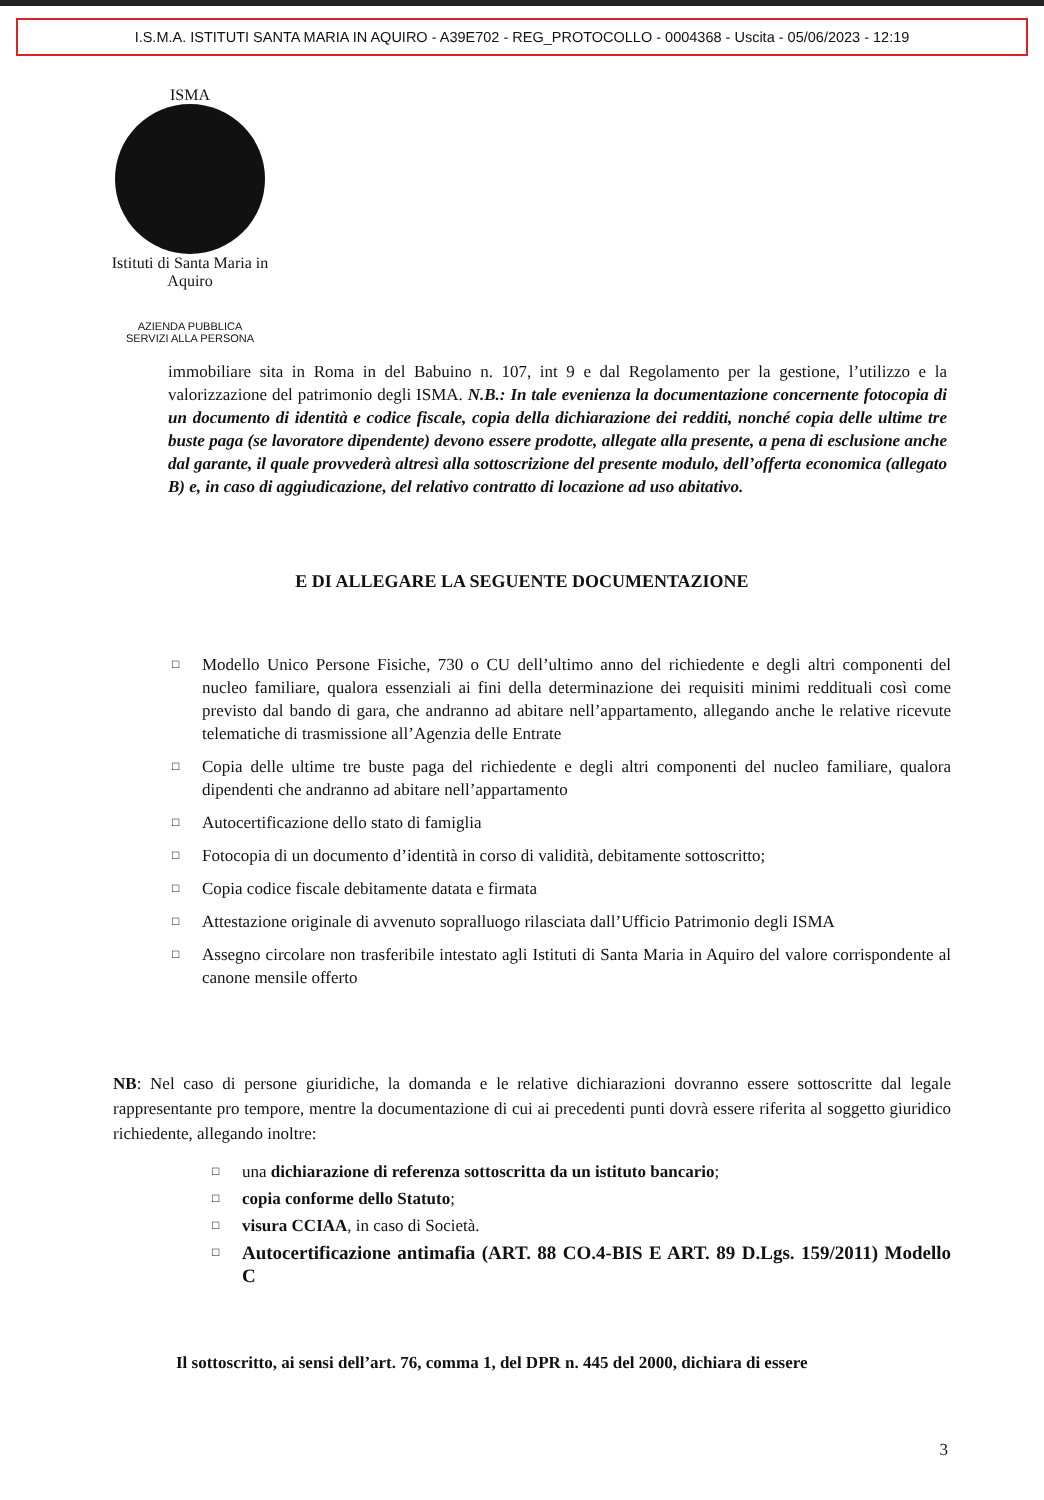I.S.M.A. ISTITUTI SANTA MARIA IN AQUIRO - A39E702 - REG_PROTOCOLLO - 0004368 - Uscita - 05/06/2023 - 12:19
ISMA
Istituti di Santa Maria in Aquiro
AZIENDA PUBBLICA
SERVIZI ALLA PERSONA
immobiliare sita in Roma in del Babuino n. 107, int 9 e dal Regolamento per la gestione, l’utilizzo e la valorizzazione del patrimonio degli ISMA. N.B.: In tale evenienza la documentazione concernente fotocopia di un documento di identità e codice fiscale, copia della dichiarazione dei redditi, nonché copia delle ultime tre buste paga (se lavoratore dipendente) devono essere prodotte, allegate alla presente, a pena di esclusione anche dal garante, il quale provvederà altresì alla sottoscrizione del presente modulo, dell’offerta economica (allegato B) e, in caso di aggiudicazione, del relativo contratto di locazione ad uso abitativo.
E DI ALLEGARE LA SEGUENTE DOCUMENTAZIONE
□ Modello Unico Persone Fisiche, 730 o CU dell’ultimo anno del richiedente e degli altri componenti del nucleo familiare, qualora essenziali ai fini della determinazione dei requisiti minimi reddituali così come previsto dal bando di gara, che andranno ad abitare nell’appartamento, allegando anche le relative ricevute telematiche di trasmissione all’Agenzia delle Entrate
□ Copia delle ultime tre buste paga del richiedente e degli altri componenti del nucleo familiare, qualora dipendenti che andranno ad abitare nell’appartamento
□ Autocertificazione dello stato di famiglia
□ Fotocopia di un documento d’identità in corso di validità, debitamente sottoscritto;
□ Copia codice fiscale debitamente datata e firmata
□ Attestazione originale di avvenuto sopralluogo rilasciata dall’Ufficio Patrimonio degli ISMA
□ Assegno circolare non trasferibile intestato agli Istituti di Santa Maria in Aquiro del valore corrispondente al canone mensile offerto
NB: Nel caso di persone giuridiche, la domanda e le relative dichiarazioni dovranno essere sottoscritte dal legale rappresentante pro tempore, mentre la documentazione di cui ai precedenti punti dovrà essere riferita al soggetto giuridico richiedente, allegando inoltre:
□ una dichiarazione di referenza sottoscritta da un istituto bancario;
□ copia conforme dello Statuto;
□ visura CCIAA, in caso di Società.
□ Autocertificazione antimafia (ART. 88 CO.4-BIS E ART. 89 D.Lgs. 159/2011) Modello C
Il sottoscritto, ai sensi dell’art. 76, comma 1, del DPR n. 445 del 2000, dichiara di essere
3